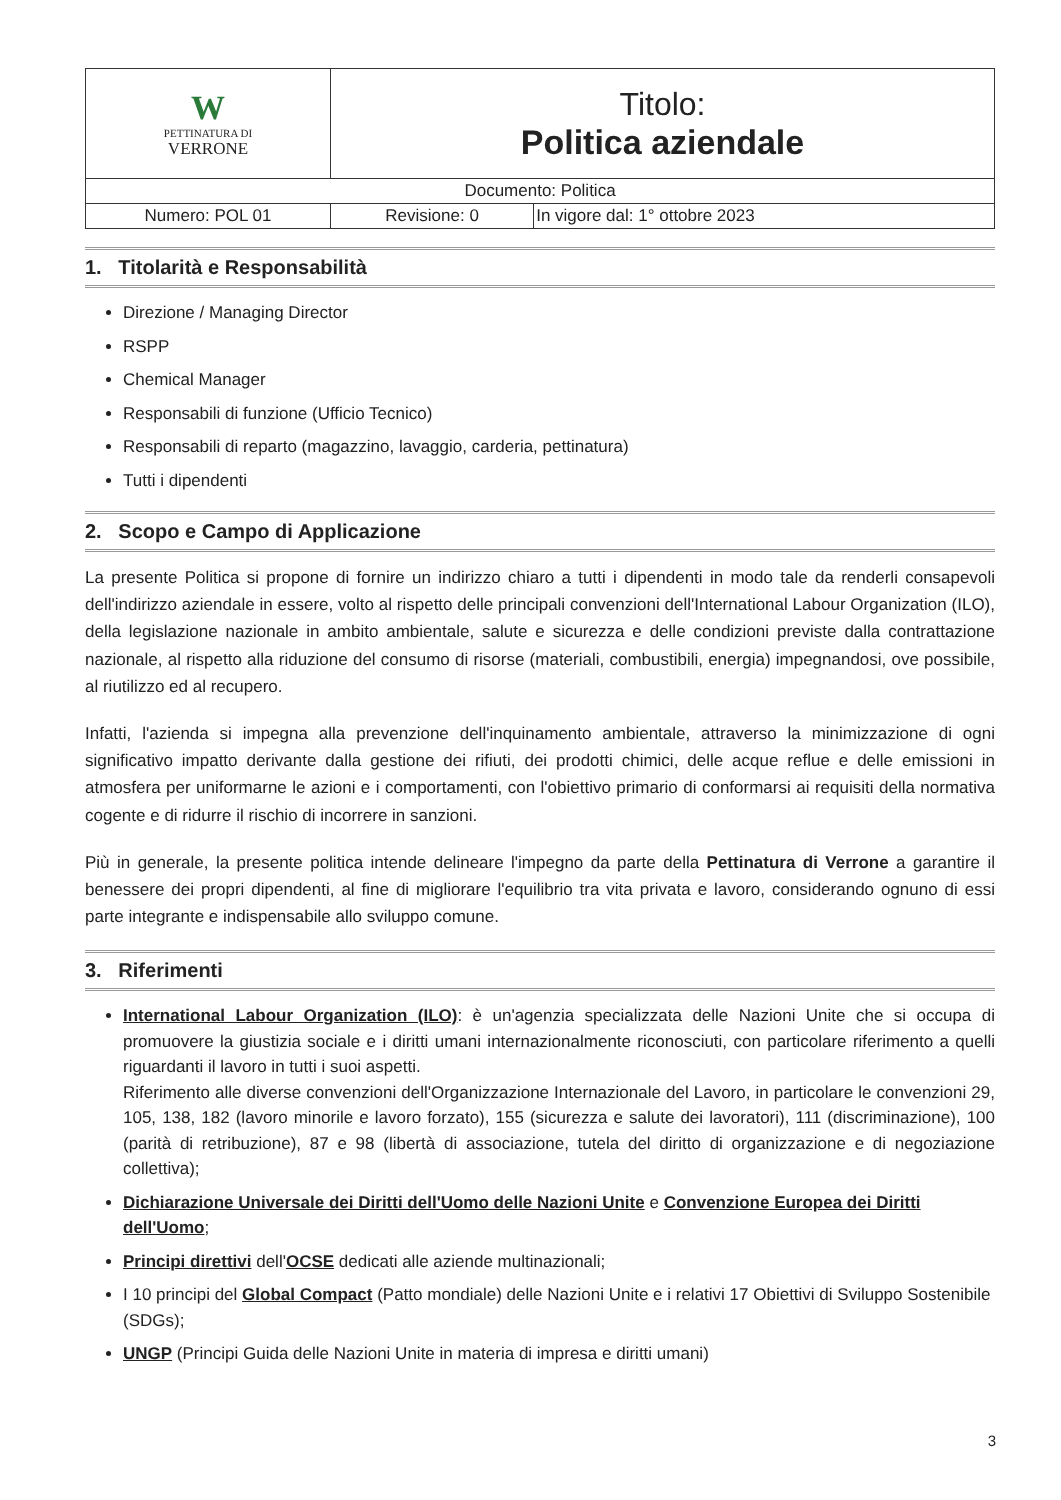| W PETTINATURA DI VERRONE | Titolo: Politica aziendale | |
| Documento: Politica | | |
| Numero: POL 01 | Revisione: 0 | In vigore dal: 1° ottobre 2023 |
1. Titolarità e Responsabilità
Direzione / Managing Director
RSPP
Chemical Manager
Responsabili di funzione (Ufficio Tecnico)
Responsabili di reparto (magazzino, lavaggio, carderia, pettinatura)
Tutti i dipendenti
2. Scopo e Campo di Applicazione
La presente Politica si propone di fornire un indirizzo chiaro a tutti i dipendenti in modo tale da renderli consapevoli dell'indirizzo aziendale in essere, volto al rispetto delle principali convenzioni dell'International Labour Organization (ILO), della legislazione nazionale in ambito ambientale, salute e sicurezza e delle condizioni previste dalla contrattazione nazionale, al rispetto alla riduzione del consumo di risorse (materiali, combustibili, energia) impegnandosi, ove possibile, al riutilizzo ed al recupero.
Infatti, l'azienda si impegna alla prevenzione dell'inquinamento ambientale, attraverso la minimizzazione di ogni significativo impatto derivante dalla gestione dei rifiuti, dei prodotti chimici, delle acque reflue e delle emissioni in atmosfera per uniformarne le azioni e i comportamenti, con l'obiettivo primario di conformarsi ai requisiti della normativa cogente e di ridurre il rischio di incorrere in sanzioni.
Più in generale, la presente politica intende delineare l'impegno da parte della Pettinatura di Verrone a garantire il benessere dei propri dipendenti, al fine di migliorare l'equilibrio tra vita privata e lavoro, considerando ognuno di essi parte integrante e indispensabile allo sviluppo comune.
3. Riferimenti
International Labour Organization (ILO): è un'agenzia specializzata delle Nazioni Unite che si occupa di promuovere la giustizia sociale e i diritti umani internazionalmente riconosciuti, con particolare riferimento a quelli riguardanti il lavoro in tutti i suoi aspetti.
Riferimento alle diverse convenzioni dell'Organizzazione Internazionale del Lavoro, in particolare le convenzioni 29, 105, 138, 182 (lavoro minorile e lavoro forzato), 155 (sicurezza e salute dei lavoratori), 111 (discriminazione), 100 (parità di retribuzione), 87 e 98 (libertà di associazione, tutela del diritto di organizzazione e di negoziazione collettiva);
Dichiarazione Universale dei Diritti dell'Uomo delle Nazioni Unite e Convenzione Europea dei Diritti dell'Uomo;
Principi direttivi dell'OCSE dedicati alle aziende multinazionali;
I 10 principi del Global Compact (Patto mondiale) delle Nazioni Unite e i relativi 17 Obiettivi di Sviluppo Sostenibile (SDGs);
UNGP (Principi Guida delle Nazioni Unite in materia di impresa e diritti umani)
3